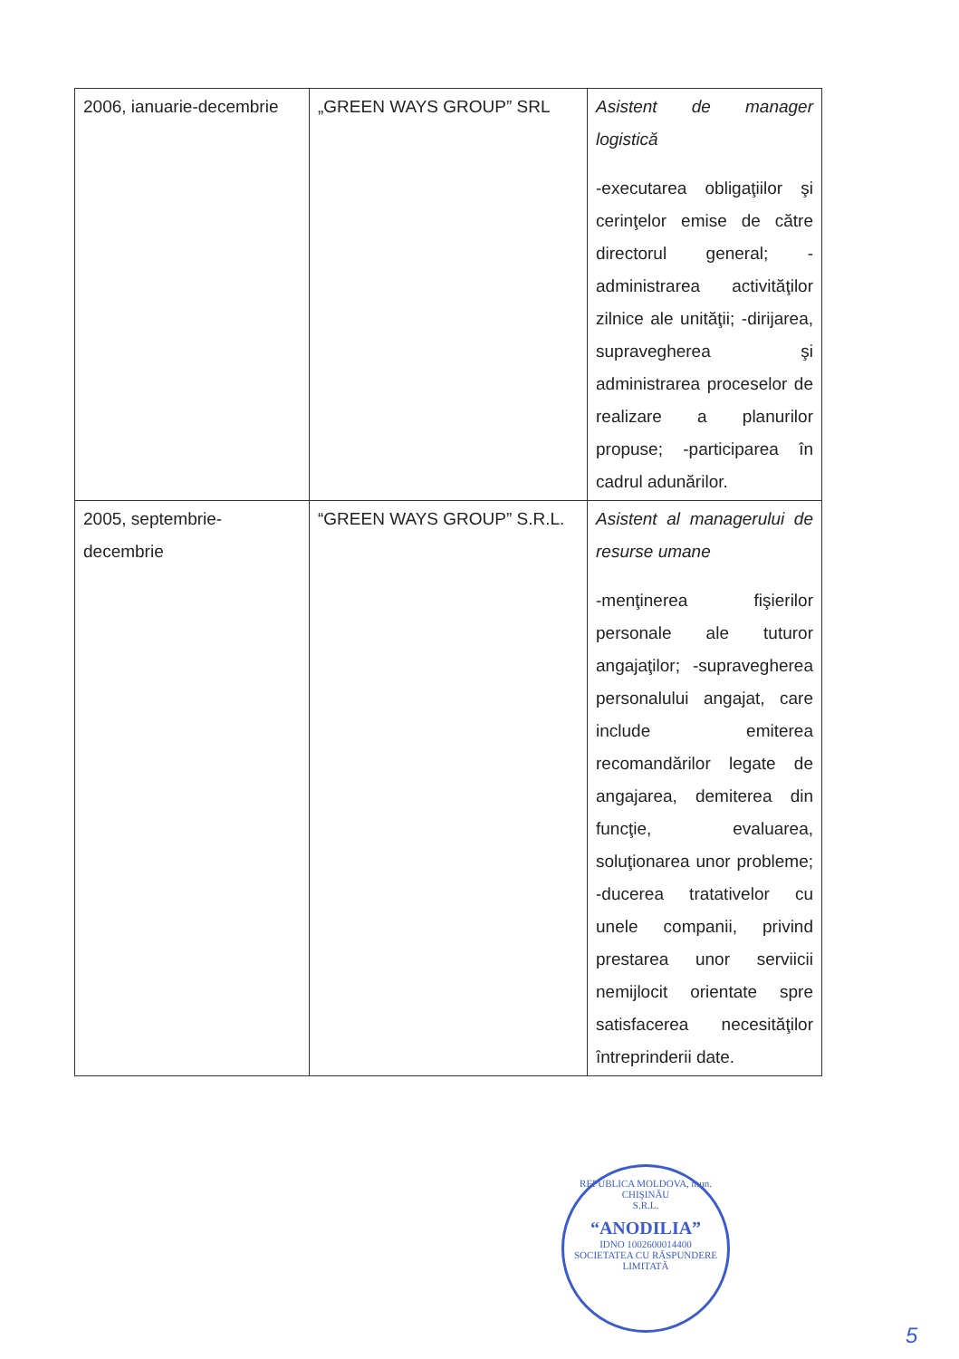| 2006, ianuarie-decembrie | „GREEN WAYS GROUP” SRL | Asistent de manager logistică -executarea obligaţiilor şi cerinţelor emise de către directorul general; -administrarea activităţilor zilnice ale unităţii; -dirijarea, supravegherea şi administrarea proceselor de realizare a planurilor propuse; -participarea în cadrul adunărilor. |
| 2005, septembrie-decembrie | “GREEN WAYS GROUP” S.R.L. | Asistent al managerului de resurse umane -menţinerea fişierilor personale ale tuturor angajaţilor; -supravegherea personalului angajat, care include emiterea recomandărilor legate de angajarea, demiterea din funcţie, evaluarea, soluţionarea unor probleme; -ducerea tratativelor cu unele companii, privind prestarea unor serviicii nemijlocit orientate spre satisfacerea necesităţilor întreprinderii date. |
REPUBLICA MOLDOVA, mun. CHIŞINĂU
S.R.L.
“ANODILIA”
IDNO 1002600014400
SOCIETATEA CU RĂSPUNDERE LIMITATĂ
5